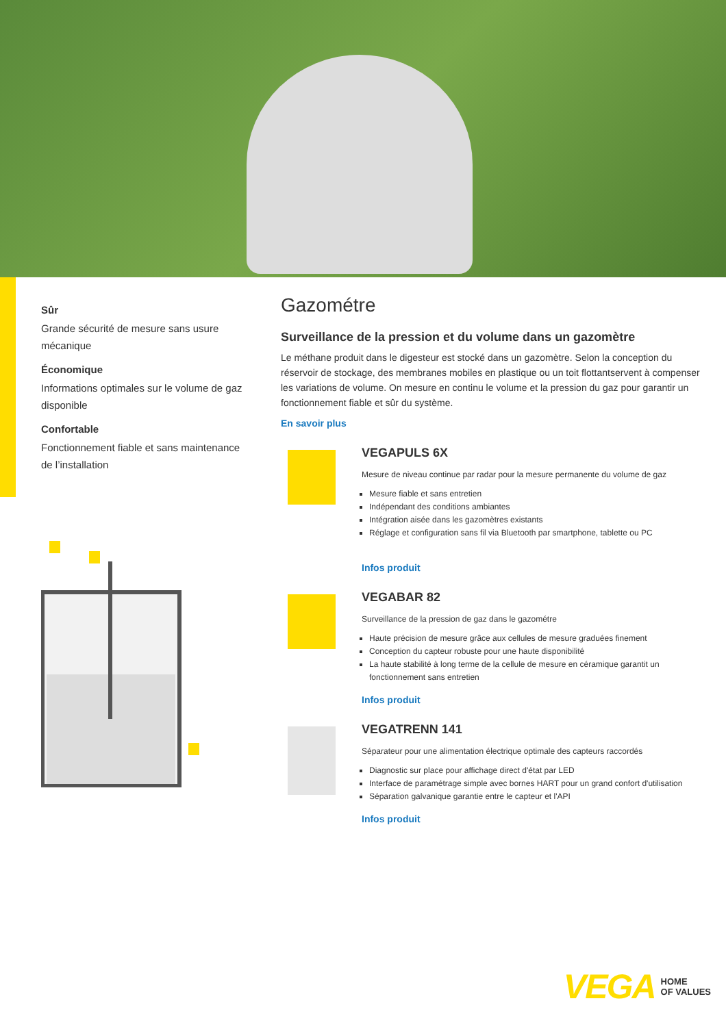Sûr
Grande sécurité de mesure sans usure mécanique
Économique
Informations optimales sur le volume de gaz disponible
Confortable
Fonctionnement fiable et sans maintenance de l’installation
Gazométre
Surveillance de la pression et du volume dans un gazomètre
Le méthane produit dans le digesteur est stocké dans un gazomètre. Selon la conception du réservoir de stockage, des membranes mobiles en plastique ou un toit flottantservent à compenser les variations de volume. On mesure en continu le volume et la pression du gaz pour garantir un fonctionnement fiable et sûr du système.
En savoir plus
VEGAPULS 6X
Mesure de niveau continue par radar pour la mesure permanente du volume de gaz
Mesure fiable et sans entretien
Indépendant des conditions ambiantes
Intégration aisée dans les gazomètres existants
Réglage et configuration sans fil via Bluetooth par smartphone, tablette ou PC
Infos produit
VEGABAR 82
Surveillance de la pression de gaz dans le gazométre
Haute précision de mesure grâce aux cellules de mesure graduées finement
Conception du capteur robuste pour une haute disponibilité
La haute stabilité à long terme de la cellule de mesure en céramique garantit un fonctionnement sans entretien
Infos produit
VEGATRENN 141
Séparateur pour une alimentation électrique optimale des capteurs raccordés
Diagnostic sur place pour affichage direct d'état par LED
Interface de paramétrage simple avec bornes HART pour un grand confort d'utilisation
Séparation galvanique garantie entre le capteur et l'API
Infos produit
VEGA HOME
OF VALUES